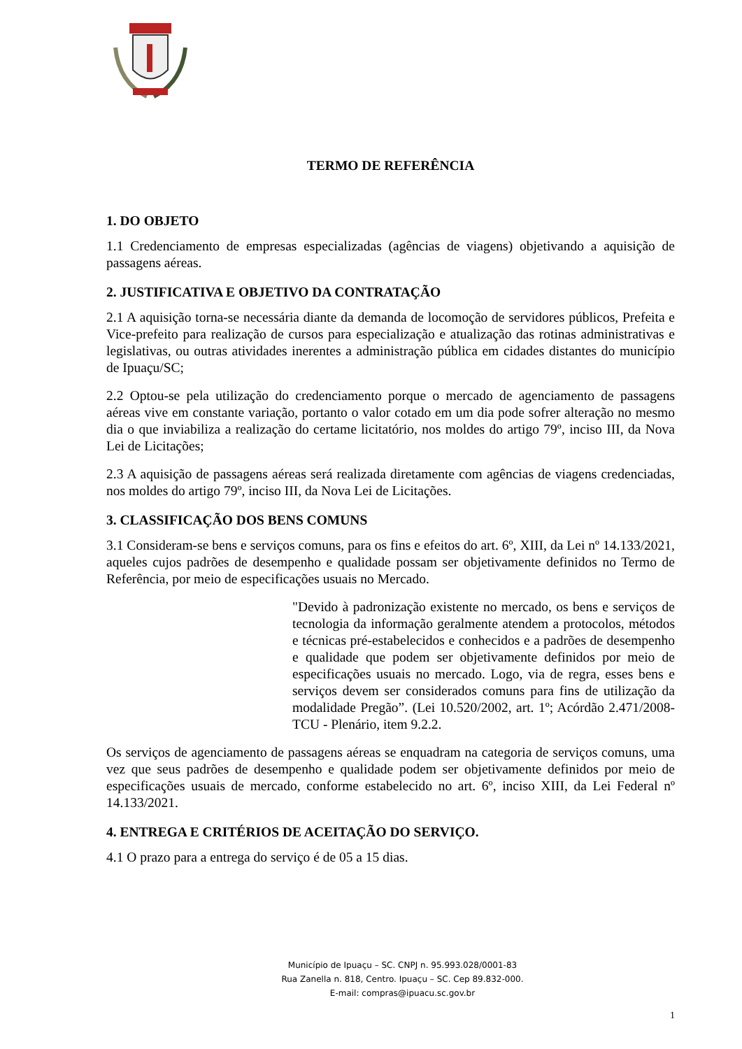TERMO DE REFERÊNCIA
1. DO OBJETO
1.1 Credenciamento de empresas especializadas (agências de viagens) objetivando a aquisição de passagens aéreas.
2. JUSTIFICATIVA E OBJETIVO DA CONTRATAÇÃO
2.1 A aquisição torna-se necessária diante da demanda de locomoção de servidores públicos, Prefeita e Vice-prefeito para realização de cursos para especialização e atualização das rotinas administrativas e legislativas, ou outras atividades inerentes a administração pública em cidades distantes do município de Ipuaçu/SC;
2.2 Optou-se pela utilização do credenciamento porque o mercado de agenciamento de passagens aéreas vive em constante variação, portanto o valor cotado em um dia pode sofrer alteração no mesmo dia o que inviabiliza a realização do certame licitatório, nos moldes do artigo 79º, inciso III, da Nova Lei de Licitações;
2.3 A aquisição de passagens aéreas será realizada diretamente com agências de viagens credenciadas, nos moldes do artigo 79º, inciso III, da Nova Lei de Licitações.
3. CLASSIFICAÇÃO DOS BENS COMUNS
3.1 Consideram-se bens e serviços comuns, para os fins e efeitos do art. 6º, XIII, da Lei nº 14.133/2021, aqueles cujos padrões de desempenho e qualidade possam ser objetivamente definidos no Termo de Referência, por meio de especificações usuais no Mercado.
"Devido à padronização existente no mercado, os bens e serviços de tecnologia da informação geralmente atendem a protocolos, métodos e técnicas pré-estabelecidos e conhecidos e a padrões de desempenho e qualidade que podem ser objetivamente definidos por meio de especificações usuais no mercado. Logo, via de regra, esses bens e serviços devem ser considerados comuns para fins de utilização da modalidade Pregão”. (Lei 10.520/2002, art. 1º; Acórdão 2.471/2008-TCU - Plenário, item 9.2.2.
Os serviços de agenciamento de passagens aéreas se enquadram na categoria de serviços comuns, uma vez que seus padrões de desempenho e qualidade podem ser objetivamente definidos por meio de especificações usuais de mercado, conforme estabelecido no art. 6º, inciso XIII, da Lei Federal nº 14.133/2021.
4. ENTREGA E CRITÉRIOS DE ACEITAÇÃO DO SERVIÇO.
4.1 O prazo para a entrega do serviço é de 05 a 15 dias.
Município de Ipuaçu – SC. CNPJ n. 95.993.028/0001-83
Rua Zanella n. 818, Centro. Ipuaçu – SC. Cep 89.832-000.
E-mail: compras@ipuacu.sc.gov.br
1